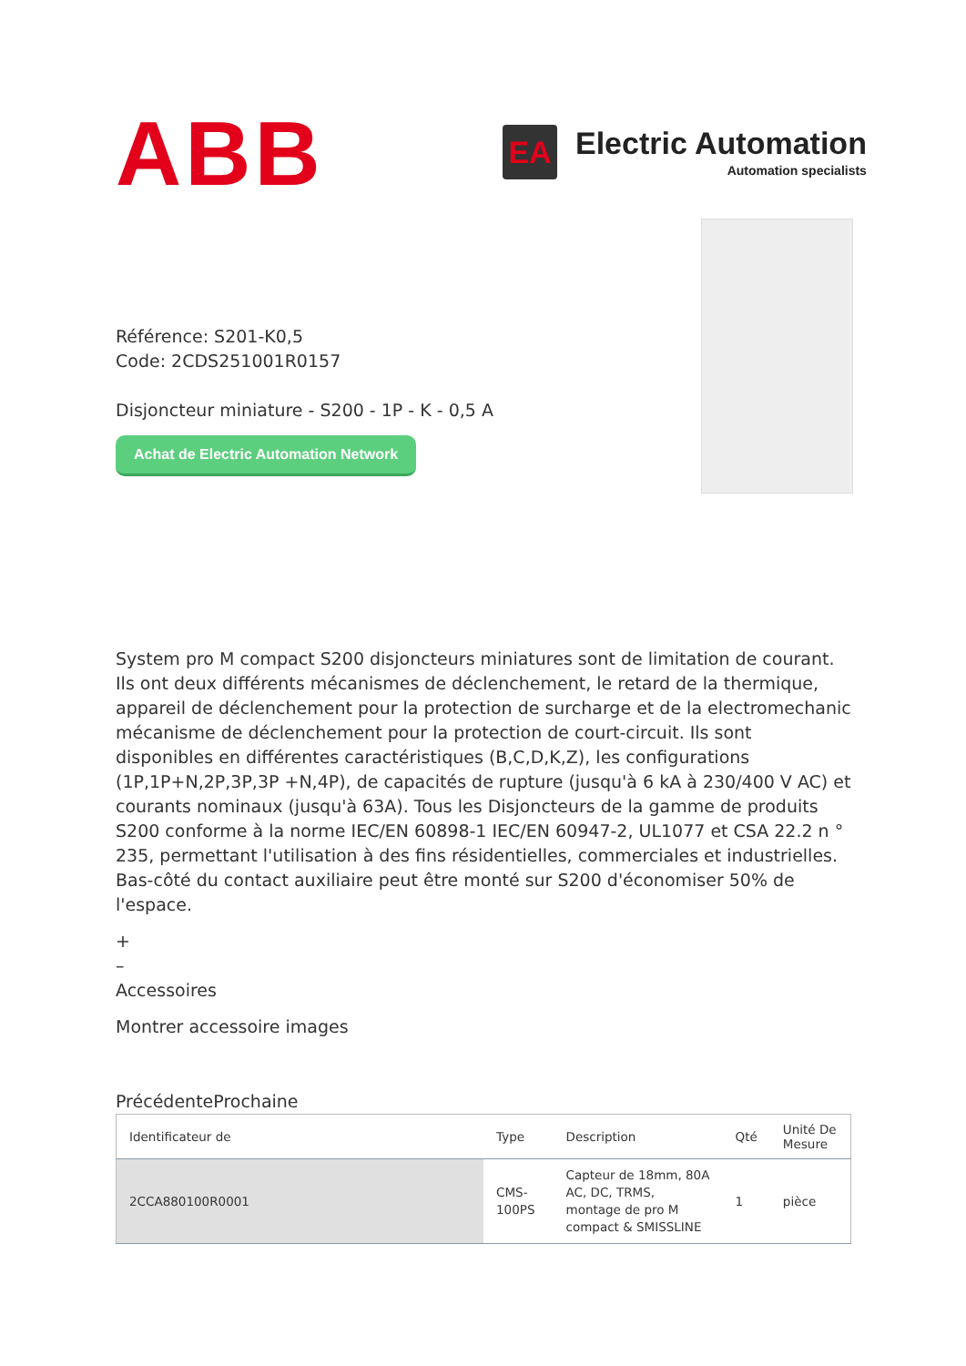ABB
EA
Electric Automation
Automation specialists
Référence: S201-K0,5
Code: 2CDS251001R0157
Disjoncteur miniature - S200 - 1P - K - 0,5 A
Achat de Electric Automation Network
System pro M compact S200 disjoncteurs miniatures sont de limitation de courant. Ils ont deux différents mécanismes de déclenchement, le retard de la thermique, appareil de déclenchement pour la protection de surcharge et de la electromechanic mécanisme de déclenchement pour la protection de court-circuit. Ils sont disponibles en différentes caractéristiques (B,C,D,K,Z), les configurations (1P,1P+N,2P,3P,3P +N,4P), de capacités de rupture (jusqu'à 6 kA à 230/400 V AC) et courants nominaux (jusqu'à 63A). Tous les Disjoncteurs de la gamme de produits S200 conforme à la norme IEC/EN 60898-1 IEC/EN 60947-2, UL1077 et CSA 22.2 n ° 235, permettant l'utilisation à des fins résidentielles, commerciales et industrielles. Bas-côté du contact auxiliaire peut être monté sur S200 d'économiser 50% de l'espace.
+
–
Accessoires
Montrer accessoire images
PrécédenteProchaine
| Identificateur de | Type | Description | Qté | Unité De Mesure |
| --- | --- | --- | --- | --- |
| 2CCA880100R0001 | CMS-100PS | Capteur de 18mm, 80A AC, DC, TRMS, montage de pro M compact & SMISSLINE | 1 | pièce |